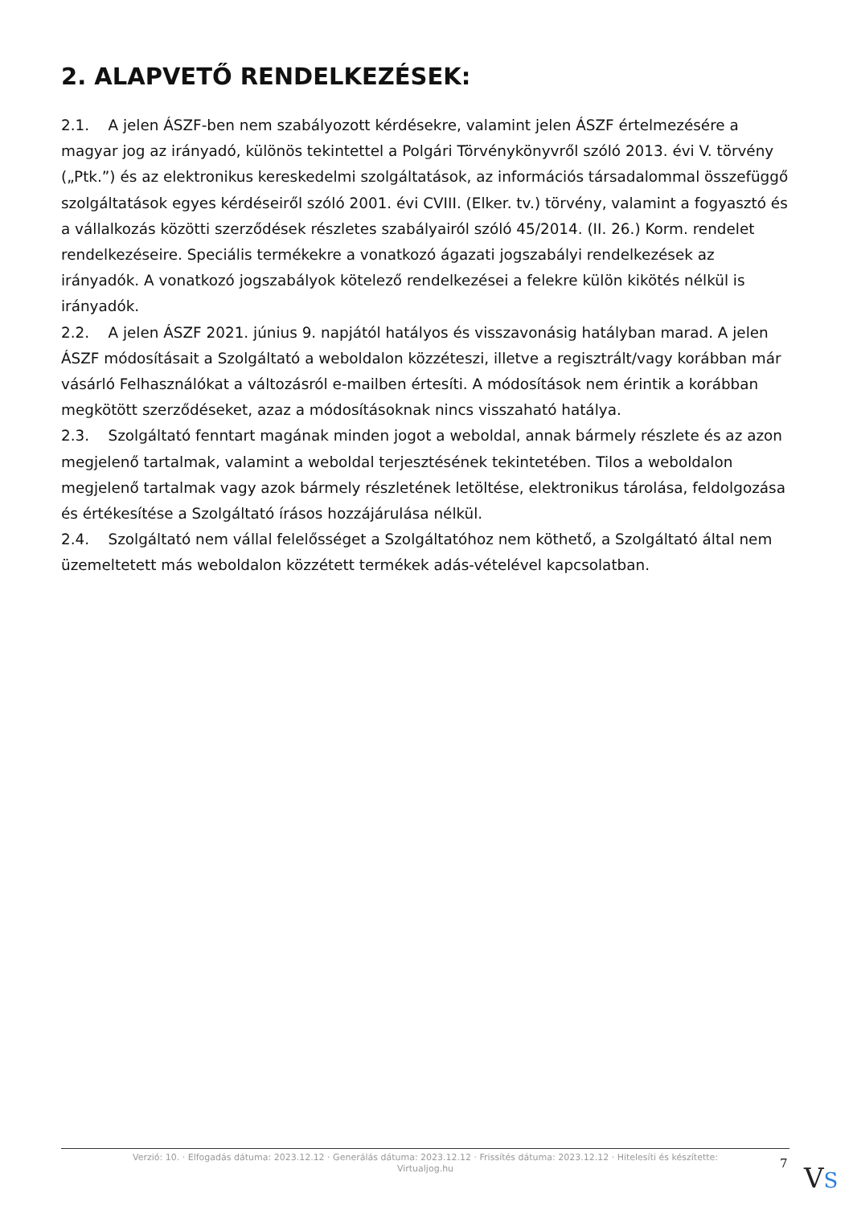2. ALAPVETŐ RENDELKEZÉSEK:
2.1. A jelen ÁSZF-ben nem szabályozott kérdésekre, valamint jelen ÁSZF értelmezésére a magyar jog az irányadó, különös tekintettel a Polgári Törvénykönyvről szóló 2013. évi V. törvény („Ptk.”) és az elektronikus kereskedelmi szolgáltatások, az információs társadalommal összefüggő szolgáltatások egyes kérdéseiről szóló 2001. évi CVIII. (Elker. tv.) törvény, valamint a fogyasztó és a vállalkozás közötti szerződések részletes szabályairól szóló 45/2014. (II. 26.) Korm. rendelet rendelkezéseire. Speciális termékekre a vonatkozó ágazati jogszabályi rendelkezések az irányadók. A vonatkozó jogszabályok kötelező rendelkezései a felekre külön kikötés nélkül is irányadók.
2.2. A jelen ÁSZF 2021. június 9. napjától hatályos és visszavonásig hatályban marad. A jelen ÁSZF módosításait a Szolgáltató a weboldalon közzéteszi, illetve a regisztrált/vagy korábban már vásárló Felhasználókat a változásról e-mailben értesíti. A módosítások nem érintik a korábban megkötött szerződéseket, azaz a módosításoknak nincs visszaható hatálya.
2.3. Szolgáltató fenntart magának minden jogot a weboldal, annak bármely részlete és az azon megjelenő tartalmak, valamint a weboldal terjesztésének tekintetében. Tilos a weboldalon megjelenő tartalmak vagy azok bármely részletének letöltése, elektronikus tárolása, feldolgozása és értékesítése a Szolgáltató írásos hozzájárulása nélkül.
2.4. Szolgáltató nem vállal felelősséget a Szolgáltatóhoz nem köthető, a Szolgáltató által nem üzemeltetett más weboldalon közzétett termékek adás-vételével kapcsolatban.
Verzió: 10. · Elfogadás dátuma: 2023.12.12 · Generálás dátuma: 2023.12.12 · Frissítés dátuma: 2023.12.12 · Hitelesíti és készítette:
Virtualjog.hu
7 VS